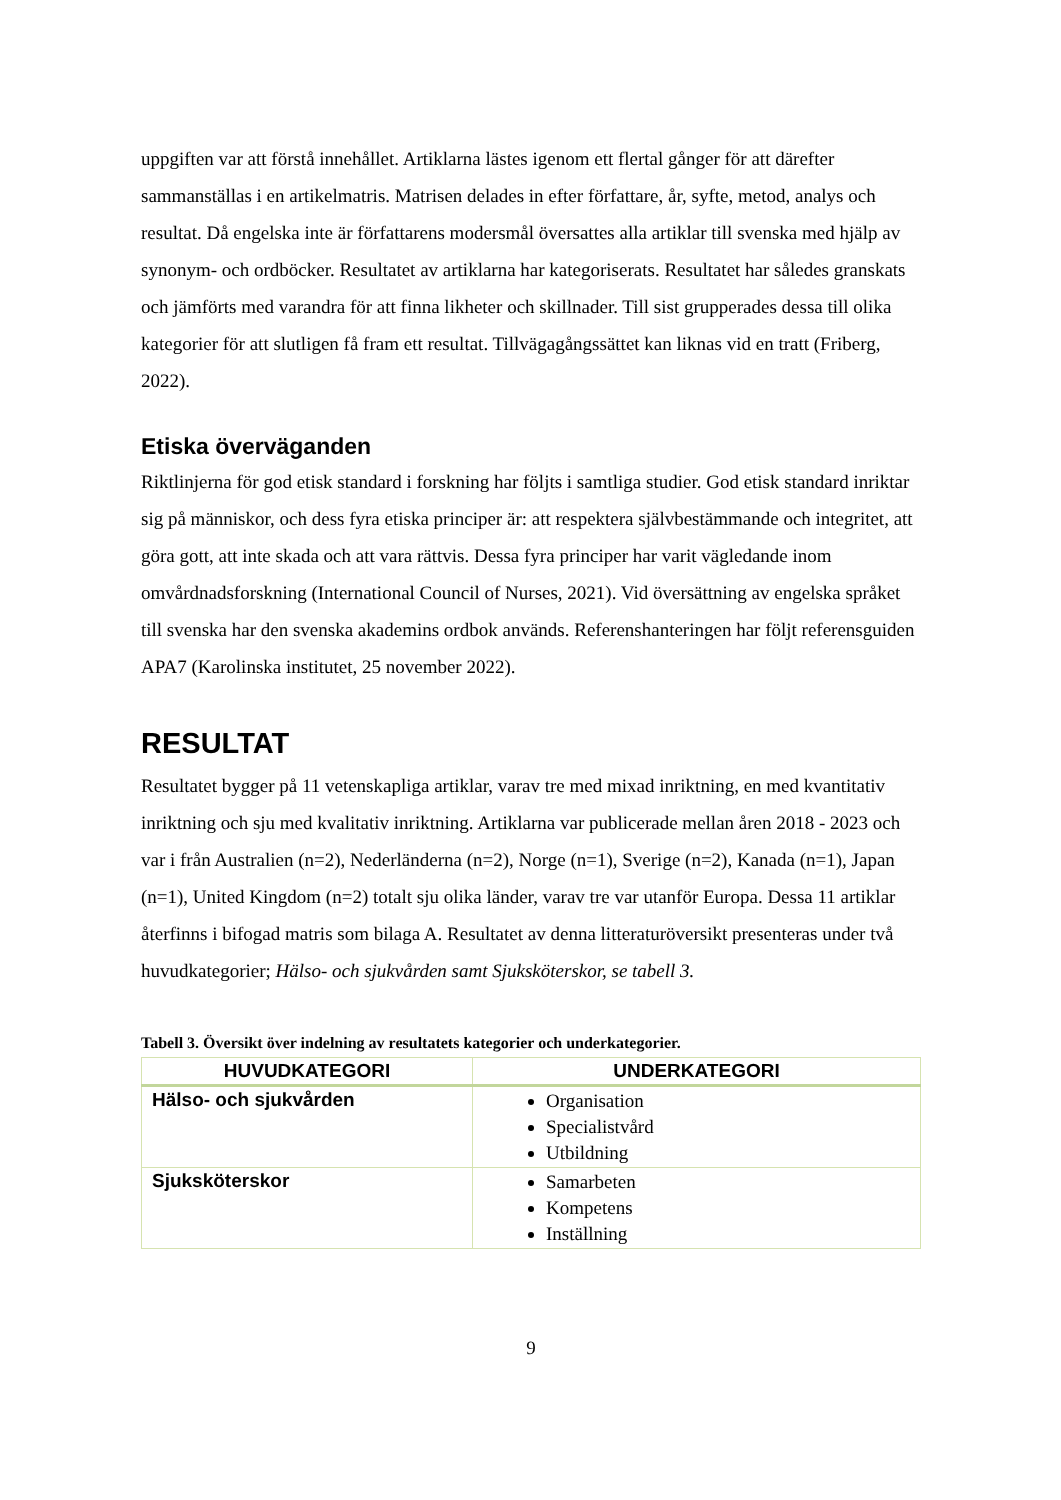uppgiften var att förstå innehållet. Artiklarna lästes igenom ett flertal gånger för att därefter sammanställas i en artikelmatris. Matrisen delades in efter författare, år, syfte, metod, analys och resultat. Då engelska inte är författarens modersmål översattes alla artiklar till svenska med hjälp av synonym- och ordböcker. Resultatet av artiklarna har kategoriserats. Resultatet har således granskats och jämförts med varandra för att finna likheter och skillnader. Till sist grupperades dessa till olika kategorier för att slutligen få fram ett resultat. Tillvägagångssättet kan liknas vid en tratt (Friberg, 2022).
Etiska överväganden
Riktlinjerna för god etisk standard i forskning har följts i samtliga studier. God etisk standard inriktar sig på människor, och dess fyra etiska principer är: att respektera självbestämmande och integritet, att göra gott, att inte skada och att vara rättvis. Dessa fyra principer har varit vägledande inom omvårdnadsforskning (International Council of Nurses, 2021). Vid översättning av engelska språket till svenska har den svenska akademins ordbok används. Referenshanteringen har följt referensguiden APA7 (Karolinska institutet, 25 november 2022).
RESULTAT
Resultatet bygger på 11 vetenskapliga artiklar, varav tre med mixad inriktning, en med kvantitativ inriktning och sju med kvalitativ inriktning. Artiklarna var publicerade mellan åren 2018 - 2023 och var i från Australien (n=2), Nederländerna (n=2), Norge (n=1), Sverige (n=2), Kanada (n=1), Japan (n=1), United Kingdom (n=2) totalt sju olika länder, varav tre var utanför Europa. Dessa 11 artiklar återfinns i bifogad matris som bilaga A. Resultatet av denna litteraturöversikt presenteras under två huvudkategorier; Hälso- och sjukvården samt Sjuksköterskor, se tabell 3.
Tabell 3. Översikt över indelning av resultatets kategorier och underkategorier.
| HUVUDKATEGORI | UNDERKATEGORI |
| --- | --- |
| Hälso- och sjukvården | Organisation Specialistvård Utbildning |
| Sjuksköterskor | Samarbeten Kompetens Inställning |
9